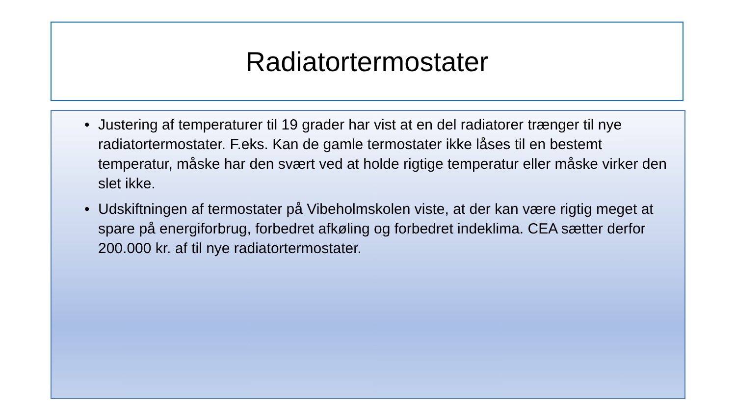Radiatortermostater
• Justering af temperaturer til 19 grader har vist at en del radiatorer trænger til nye radiatortermostater. F.eks. Kan de gamle termostater ikke låses til en bestemt temperatur, måske har den svært ved at holde rigtige temperatur eller måske virker den slet ikke.
• Udskiftningen af termostater på Vibeholmskolen viste, at der kan være rigtig meget at spare på energiforbrug, forbedret afkøling og forbedret indeklima. CEA sætter derfor 200.000 kr. af til nye radiatortermostater.